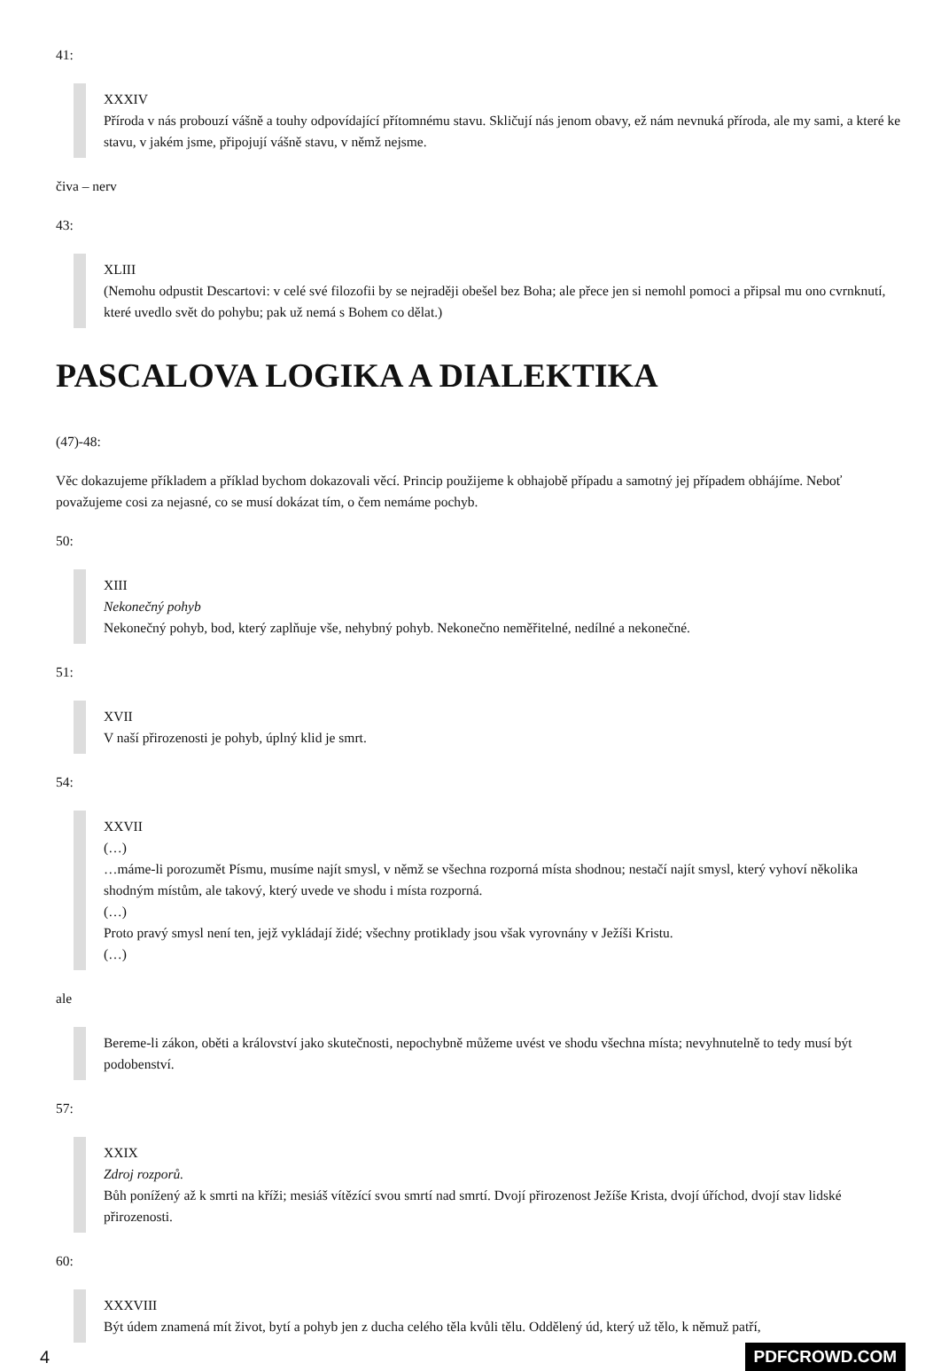41:
XXXIV
Příroda v nás probouzí vášně a touhy odpovídající přítomnému stavu. Skličují nás jenom obavy, ež nám nevnuká příroda, ale my sami, a které ke stavu, v jakém jsme, připojují vášně stavu, v němž nejsme.
čiva – nerv
43:
XLIII
(Nemohu odpustit Descartovi: v celé své filozofii by se nejraději obešel bez Boha; ale přece jen si nemohl pomoci a připsal mu ono cvrnknutí, které uvedlo svět do pohybu; pak už nemá s Bohem co dělat.)
PASCALOVA LOGIKA A DIALEKTIKA
(47)-48:
Věc dokazujeme příkladem a příklad bychom dokazovali věcí. Princip použijeme k obhajobě případu a samotný jej případem obhájíme. Neboť považujeme cosi za nejasné, co se musí dokázat tím, o čem nemáme pochyb.
50:
XIII
Nekonečný pohyb
Nekonečný pohyb, bod, který zaplňuje vše, nehybný pohyb. Nekonečno neměřitelné, nedílné a nekonečné.
51:
XVII
V naší přirozenosti je pohyb, úplný klid je smrt.
54:
XXVII
(…)
…máme-li porozumět Písmu, musíme najít smysl, v němž se všechna rozporná místa shodnou; nestačí najít smysl, který vyhoví několika shodným místům, ale takový, který uvede ve shodu i místa rozporná.
(…)
Proto pravý smysl není ten, jejž vykládají židé; všechny protiklady jsou však vyrovnány v Ježíši Kristu.
(…)
ale
Bereme-li zákon, oběti a království jako skutečnosti, nepochybně můžeme uvést ve shodu všechna místa; nevyhnutelně to tedy musí být podobenství.
57:
XXIX
Zdroj rozporů.
Bůh ponížený až k smrti na kříži; mesiáš vítězící svou smrtí nad smrtí. Dvojí přirozenost Ježíše Krista, dvojí úříchod, dvojí stav lidské přirozenosti.
60:
XXXVIII
Být údem znamená mít život, bytí a pohyb jen z ducha celého těla kvůli tělu. Oddělený úd, který už tělo, k němuž patří,
4 PDFCROWD.COM